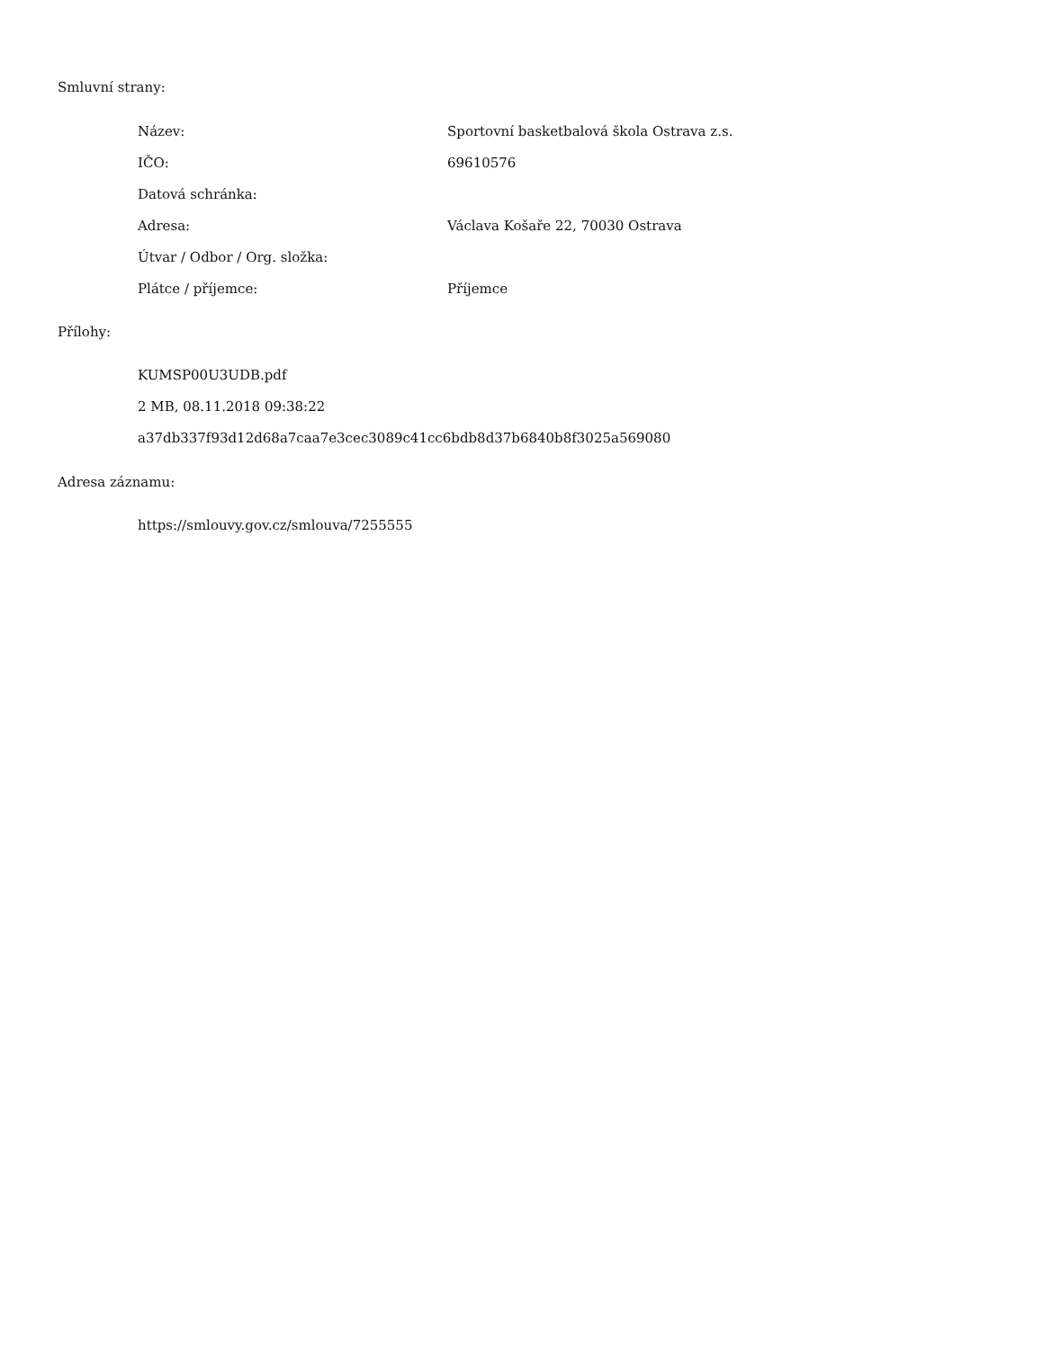Smluvní strany:
| Název: | Sportovní basketbalová škola Ostrava z.s. |
| IČO: | 69610576 |
| Datová schránka: | |
| Adresa: | Václava Košaře 22, 70030 Ostrava |
| Útvar / Odbor / Org. složka: | |
| Plátce / příjemce: | Příjemce |
Přílohy:
KUMSP00U3UDB.pdf
2 MB, 08.11.2018 09:38:22
a37db337f93d12d68a7caa7e3cec3089c41cc6bdb8d37b6840b8f3025a569080
Adresa záznamu:
https://smlouvy.gov.cz/smlouva/7255555